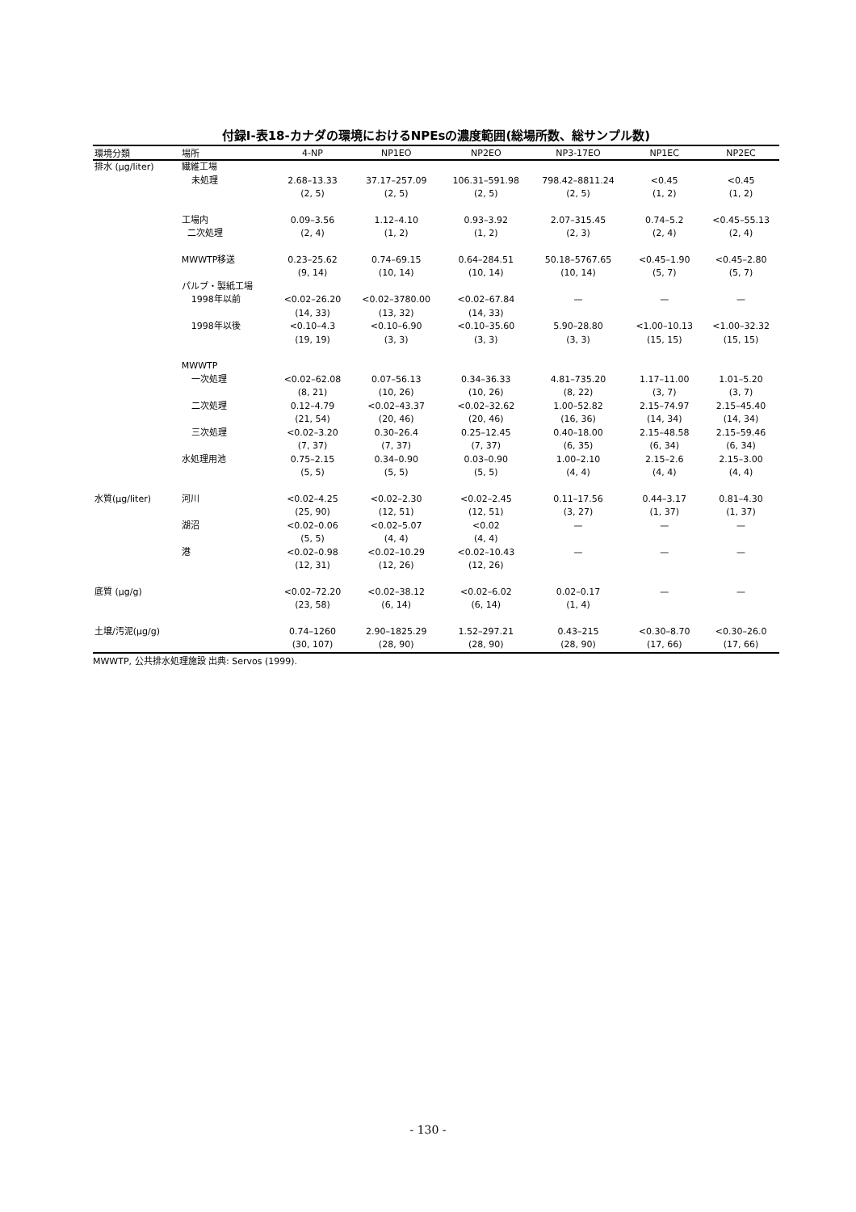付録Ⅰ-表18-カナダの環境におけるNPEsの濃度範囲(総場所数、総サンプル数)
| 環境分類 | 場所 | 4-NP | NP1EO | NP2EO | NP3-17EO | NP1EC | NP2EC |
| --- | --- | --- | --- | --- | --- | --- | --- |
| 排水 (μg/liter) | 繊維工場 | | | | | | |
| | 未処理 | 2.68–13.33 (2, 5) | 37.17–257.09 (2, 5) | 106.31–591.98 (2, 5) | 798.42–8811.24 (2, 5) | <0.45 (1, 2) | <0.45 (1, 2) |
| | 工場内 二次処理 | 0.09–3.56 (2, 4) | 1.12–4.10 (1, 2) | 0.93–3.92 (1, 2) | 2.07–315.45 (2, 3) | 0.74–5.2 (2, 4) | <0.45–55.13 (2, 4) |
| | MWWTP移送 | 0.23–25.62 (9, 14) | 0.74–69.15 (10, 14) | 0.64–284.51 (10, 14) | 50.18–5767.65 (10, 14) | <0.45–1.90 (5, 7) | <0.45–2.80 (5, 7) |
| | パルプ・製紙工場 | | | | | | |
| | 1998年以前 | <0.02–26.20 (14, 33) | <0.02–3780.00 (13, 32) | <0.02–67.84 (14, 33) | — | — | — |
| | 1998年以後 | <0.10–4.3 (19, 19) | <0.10–6.90 (3, 3) | <0.10–35.60 (3, 3) | 5.90–28.80 (3, 3) | <1.00–10.13 (15, 15) | <1.00–32.32 (15, 15) |
| | MWWTP | | | | | | |
| | 一次処理 | <0.02–62.08 (8, 21) | 0.07–56.13 (10, 26) | 0.34–36.33 (10, 26) | 4.81–735.20 (8, 22) | 1.17–11.00 (3, 7) | 1.01–5.20 (3, 7) |
| | 二次処理 | 0.12–4.79 (21, 54) | <0.02–43.37 (20, 46) | <0.02–32.62 (20, 46) | 1.00–52.82 (16, 36) | 2.15–74.97 (14, 34) | 2.15–45.40 (14, 34) |
| | 三次処理 | <0.02–3.20 (7, 37) | 0.30–26.4 (7, 37) | 0.25–12.45 (7, 37) | 0.40–18.00 (6, 35) | 2.15–48.58 (6, 34) | 2.15–59.46 (6, 34) |
| | 水処理用池 | 0.75–2.15 (5, 5) | 0.34–0.90 (5, 5) | 0.03–0.90 (5, 5) | 1.00–2.10 (4, 4) | 2.15–2.6 (4, 4) | 2.15–3.00 (4, 4) |
| 水質(μg/liter) | 河川 | <0.02–4.25 (25, 90) | <0.02–2.30 (12, 51) | <0.02–2.45 (12, 51) | 0.11–17.56 (3, 27) | 0.44–3.17 (1, 37) | 0.81–4.30 (1, 37) |
| | 湖沼 | <0.02–0.06 (5, 5) | <0.02–5.07 (4, 4) | <0.02 (4, 4) | — | — | — |
| | 港 | <0.02–0.98 (12, 31) | <0.02–10.29 (12, 26) | <0.02–10.43 (12, 26) | — | — | — |
| 底質 (μg/g) | | <0.02–72.20 (23, 58) | <0.02–38.12 (6, 14) | <0.02–6.02 (6, 14) | 0.02–0.17 (1, 4) | — | — |
| 土壌/汚泥(μg/g) | | 0.74–1260 (30, 107) | 2.90–1825.29 (28, 90) | 1.52–297.21 (28, 90) | 0.43–215 (28, 90) | <0.30–8.70 (17, 66) | <0.30–26.0 (17, 66) |
MWWTP, 公共排水処理施設 出典: Servos (1999).
- 130 -